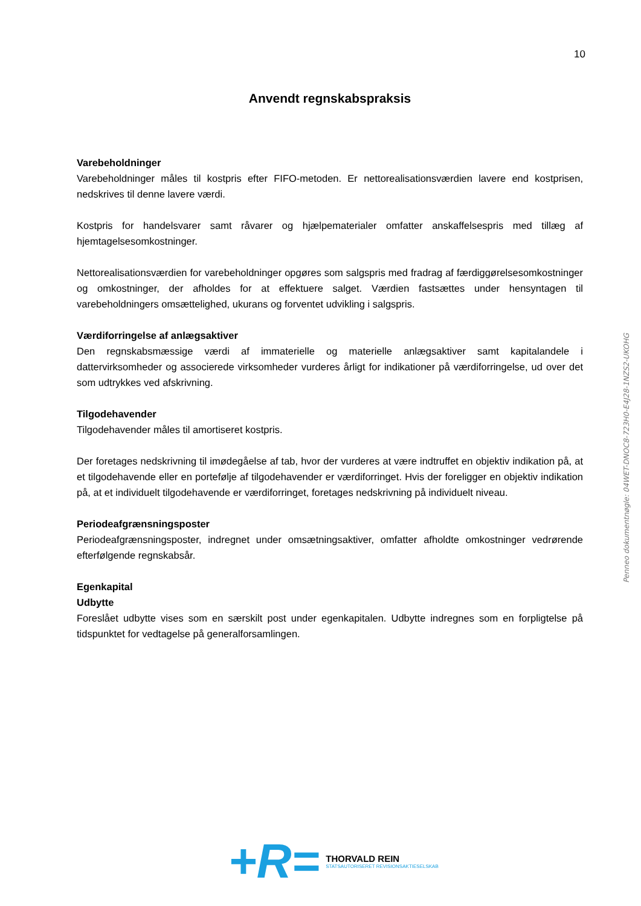10
Penneo dokumentnøgle: 04WET-DNOC8-723H0-E4J28-1NZS2-UKOHG
Anvendt regnskabspraksis
Varebeholdninger
Varebeholdninger måles til kostpris efter FIFO-metoden. Er nettorealisationsværdien lavere end kostprisen, nedskrives til denne lavere værdi.
Kostpris for handelsvarer samt råvarer og hjælpematerialer omfatter anskaffelsespris med tillæg af hjemtagelsesomkostninger.
Nettorealisationsværdien for varebeholdninger opgøres som salgspris med fradrag af færdiggørelsesomkostninger og omkostninger, der afholdes for at effektuere salget. Værdien fastsættes under hensyntagen til varebeholdningers omsættelighed, ukurans og forventet udvikling i salgspris.
Værdiforringelse af anlægsaktiver
Den regnskabsmæssige værdi af immaterielle og materielle anlægsaktiver samt kapitalandele i dattervirksomheder og associerede virksomheder vurderes årligt for indikationer på værdiforringelse, ud over det som udtrykkes ved afskrivning.
Tilgodehavender
Tilgodehavender måles til amortiseret kostpris.
Der foretages nedskrivning til imødegåelse af tab, hvor der vurderes at være indtruffet en objektiv indikation på, at et tilgodehavende eller en portefølje af tilgodehavender er værdiforringet. Hvis der foreligger en objektiv indikation på, at et individuelt tilgodehavende er værdiforringet, foretages nedskrivning på individuelt niveau.
Periodeafgrænsningsposter
Periodeafgrænsningsposter, indregnet under omsætningsaktiver, omfatter afholdte omkostninger vedrørende efterfølgende regnskabsår.
Egenkapital
Udbytte
Foreslået udbytte vises som en særskilt post under egenkapitalen. Udbytte indregnes som en forpligtelse på tidspunktet for vedtagelse på generalforsamlingen.
+R=
THORVALD REIN
STATSAUTORISERET REVISIONSAKTIESELSKAB